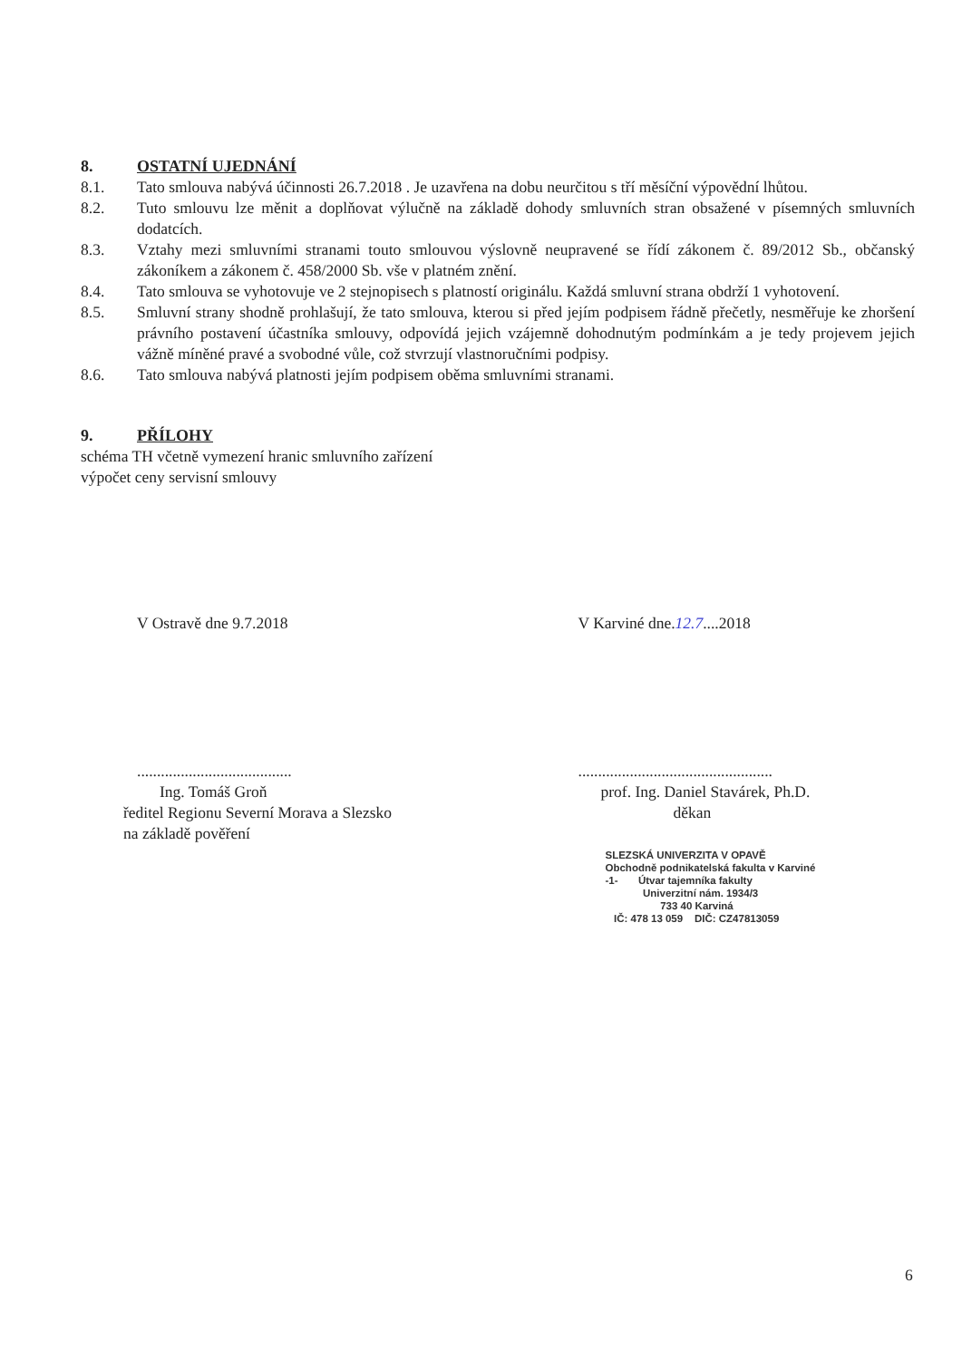8. OSTATNÍ UJEDNÁNÍ
8.1. Tato smlouva nabývá účinnosti 26.7.2018 . Je uzavřena na dobu neurčitou s tří měsíční výpovědní lhůtou.
8.2. Tuto smlouvu lze měnit a doplňovat výlučně na základě dohody smluvních stran obsažené v písemných smluvních dodatcích.
8.3. Vztahy mezi smluvními stranami touto smlouvou výslovně neupravené se řídí zákonem č. 89/2012 Sb., občanský zákoníkem a zákonem č. 458/2000 Sb. vše v platném znění.
8.4. Tato smlouva se vyhotovuje ve 2 stejnopisech s platností originálu. Každá smluvní strana obdrží 1 vyhotovení.
8.5. Smluvní strany shodně prohlašují, že tato smlouva, kterou si před jejím podpisem řádně přečetly, nesměřuje ke zhoršení právního postavení účastníka smlouvy, odpovídá jejich vzájemně dohodnutým podmínkám a je tedy projevem jejich vážně míněné pravé a svobodné vůle, což stvrzují vlastnoručními podpisy.
8.6. Tato smlouva nabývá platnosti jejím podpisem oběma smluvními stranami.
9. PŘÍLOHY
schéma TH včetně vymezení hranic smluvního zařízení
výpočet ceny servisní smlouvy
V Ostravě dne 9.7.2018 V Karviné dne.12.7....2018
.......................................
Ing. Tomáš Groň
ředitel Regionu Severní Morava a Slezsko
na základě pověření
.................................................
prof. Ing. Daniel Stavárek, Ph.D.
děkan
SLEZSKÁ UNIVERZITA V OPAVĚ
Obchodně podnikatelská fakulta v Karviné
-1- Útvar tajemníka fakulty
Univerzitní nám. 1934/3
733 40 Karviná
IČ: 478 13 059 DIČ: CZ47813059
6